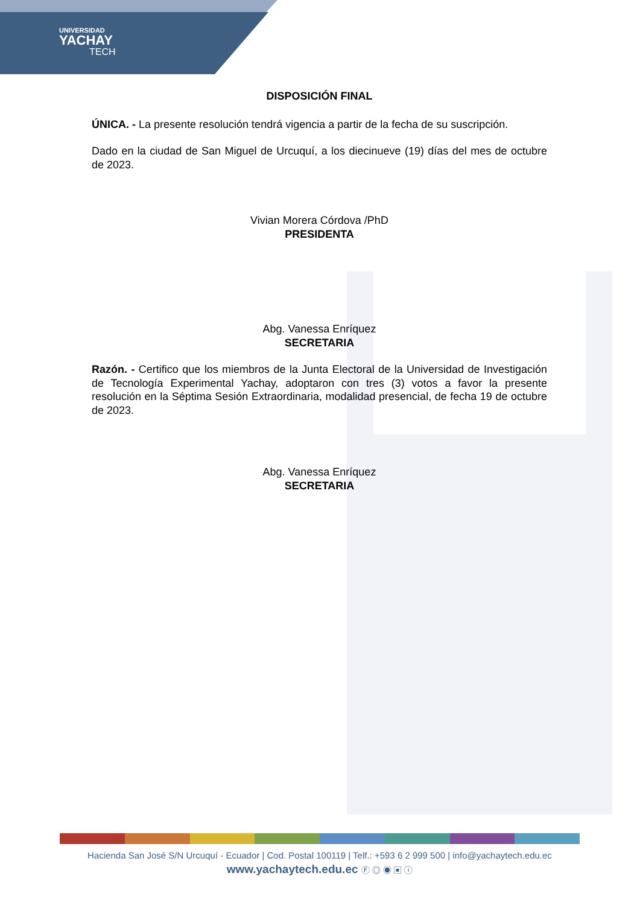UNIVERSIDAD
YACHAY
TECH
DISPOSICIÓN FINAL
ÚNICA. - La presente resolución tendrá vigencia a partir de la fecha de su suscripción.
Dado en la ciudad de San Miguel de Urcuquí, a los diecinueve (19) días del mes de octubre de 2023.
Vivian Morera Córdova /PhD
PRESIDENTA
Abg. Vanessa Enríquez
SECRETARIA
Razón. - Certifico que los miembros de la Junta Electoral de la Universidad de Investigación de Tecnología Experimental Yachay, adoptaron con tres (3) votos a favor la presente resolución en la Séptima Sesión Extraordinaria, modalidad presencial, de fecha 19 de octubre de 2023.
Abg. Vanessa Enríquez
SECRETARIA
Hacienda San José S/N Urcuquí - Ecuador | Cod. Postal 100119 | Telf.: +593 6 2 999 500 | info@yachaytech.edu.ec
www.yachaytech.edu.ec Ⓕ ◎ ◉ ▣ ⓘ